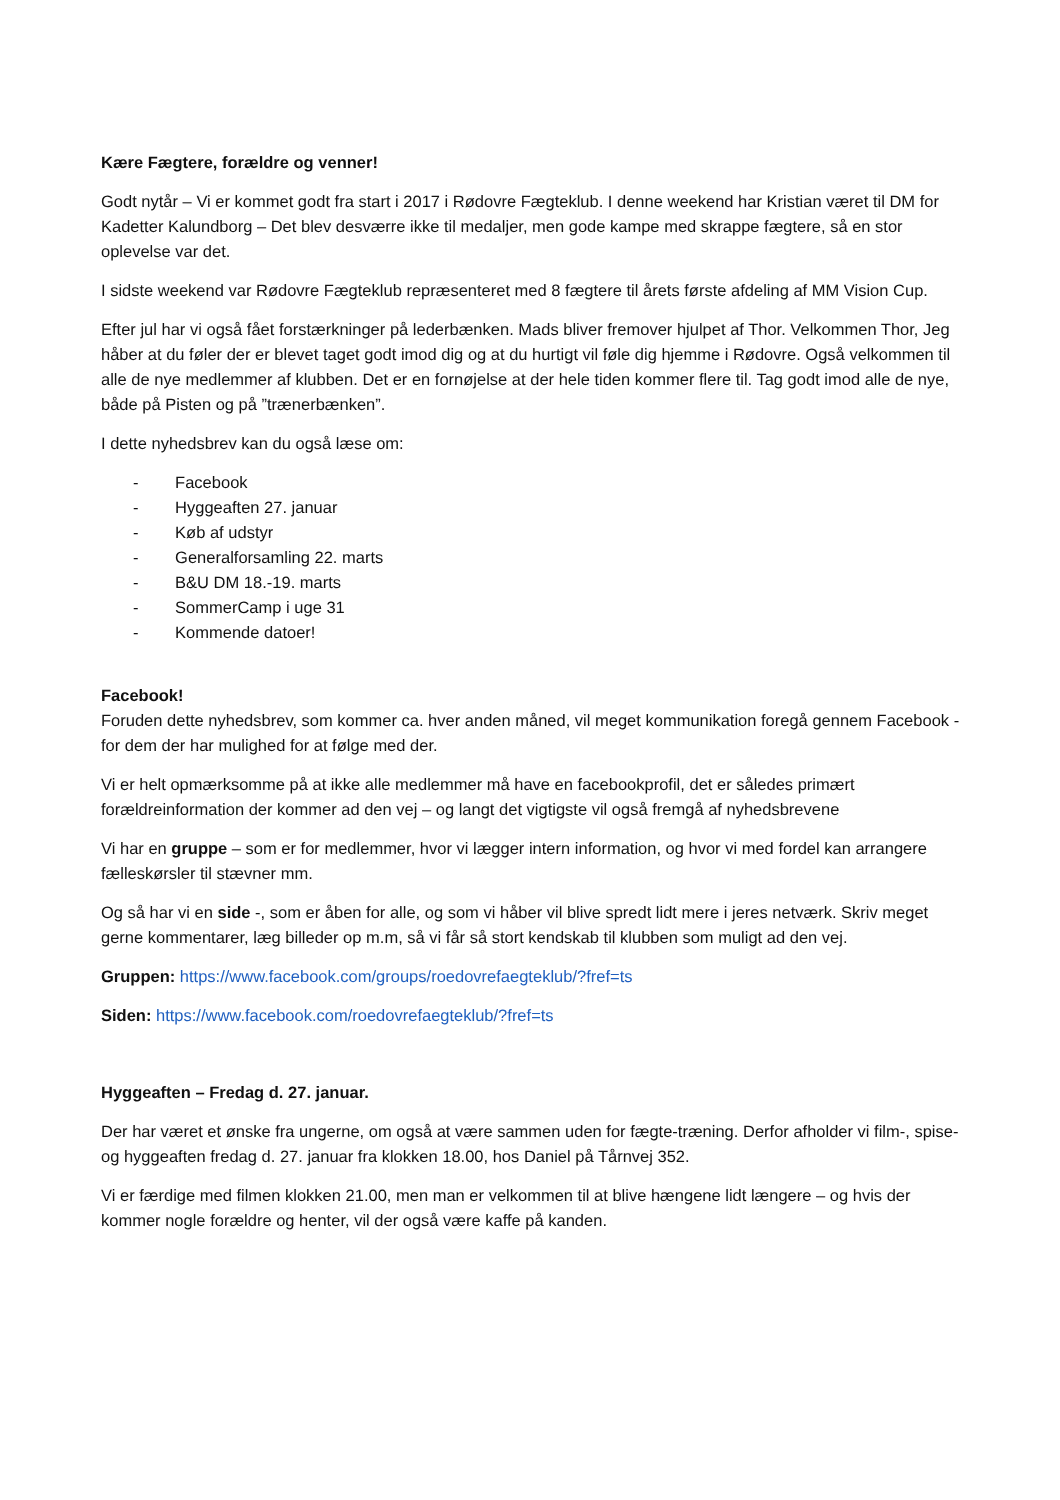Kære Fægtere, forældre og venner!
Godt nytår – Vi er kommet godt fra start i 2017 i Rødovre Fægteklub. I denne weekend har Kristian været til DM for Kadetter Kalundborg – Det blev desværre ikke til medaljer, men gode kampe med skrappe fægtere, så en stor oplevelse var det.
I sidste weekend var Rødovre Fægteklub repræsenteret med 8 fægtere til årets første afdeling af MM Vision Cup.
Efter jul har vi også fået forstærkninger på lederbænken. Mads bliver fremover hjulpet af Thor. Velkommen Thor, Jeg håber at du føler der er blevet taget godt imod dig og at du hurtigt vil føle dig hjemme i Rødovre. Også velkommen til alle de nye medlemmer af klubben. Det er en fornøjelse at der hele tiden kommer flere til. Tag godt imod alle de nye, både på Pisten og på ”trænerbænken”.
I dette nyhedsbrev kan du også læse om:
- Facebook
- Hyggeaften 27. januar
- Køb af udstyr
- Generalforsamling 22. marts
- B&U DM 18.-19. marts
- SommerCamp i uge 31
- Kommende datoer!
Facebook!
Foruden dette nyhedsbrev, som kommer ca. hver anden måned, vil meget kommunikation foregå gennem Facebook - for dem der har mulighed for at følge med der.
Vi er helt opmærksomme på at ikke alle medlemmer må have en facebookprofil, det er således primært forældreinformation der kommer ad den vej – og langt det vigtigste vil også fremgå af nyhedsbrevene
Vi har en gruppe – som er for medlemmer, hvor vi lægger intern information, og hvor vi med fordel kan arrangere fælleskørsler til stævner mm.
Og så har vi en side -, som er åben for alle, og som vi håber vil blive spredt lidt mere i jeres netværk. Skriv meget gerne kommentarer, læg billeder op m.m, så vi får så stort kendskab til klubben som muligt ad den vej.
Gruppen: https://www.facebook.com/groups/roedovrefaegteklub/?fref=ts
Siden: https://www.facebook.com/roedovrefaegteklub/?fref=ts
Hyggeaften – Fredag d. 27. januar.
Der har været et ønske fra ungerne, om også at være sammen uden for fægte-træning. Derfor afholder vi film-, spise- og hyggeaften fredag d. 27. januar fra klokken 18.00, hos Daniel på Tårnvej 352.
Vi er færdige med filmen klokken 21.00, men man er velkommen til at blive hængene lidt længere – og hvis der kommer nogle forældre og henter, vil der også være kaffe på kanden.